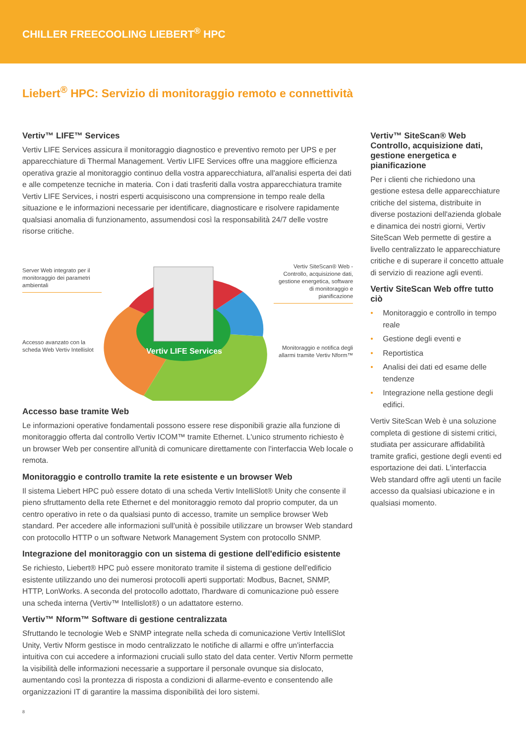CHILLER FREECOOLING LIEBERT<sup>®</sup> HPC
Liebert<sup>®</sup> HPC: Servizio di monitoraggio remoto e connettività
Vertiv™ LIFE™ Services
Vertiv LIFE Services assicura il monitoraggio diagnostico e preventivo remoto per UPS e per apparecchiature di Thermal Management. Vertiv LIFE Services offre una maggiore efficienza operativa grazie al monitoraggio continuo della vostra apparecchiatura, all'analisi esperta dei dati e alle competenze tecniche in materia. Con i dati trasferiti dalla vostra apparecchiatura tramite Vertiv LIFE Services, i nostri esperti acquisiscono una comprensione in tempo reale della situazione e le informazioni necessarie per identificare, diagnosticare e risolvere rapidamente qualsiasi anomalia di funzionamento, assumendosi così la responsabilità 24/7 delle vostre risorse critiche.
Vertiv LIFE Services
Server Web integrato per il monitoraggio dei parametri ambientali
Vertiv SiteScan® Web - Controllo, acquisizione dati, gestione energetica, software di monitoraggio e pianificazione
Accesso avanzato con la scheda Web Vertiv Intellislot
Monitoraggio e notifica degli allarmi tramite Vertiv Nform™
Accesso base tramite Web
Le informazioni operative fondamentali possono essere rese disponibili grazie alla funzione di monitoraggio offerta dal controllo Vertiv ICOM™ tramite Ethernet. L'unico strumento richiesto è un browser Web per consentire all'unità di comunicare direttamente con l'interfaccia Web locale o remota.
Monitoraggio e controllo tramite la rete esistente e un browser Web
Il sistema Liebert HPC può essere dotato di una scheda Vertiv IntelliSlot® Unity che consente il pieno sfruttamento della rete Ethernet e del monitoraggio remoto dal proprio computer, da un centro operativo in rete o da qualsiasi punto di accesso, tramite un semplice browser Web standard. Per accedere alle informazioni sull'unità è possibile utilizzare un browser Web standard con protocollo HTTP o un software Network Management System con protocollo SNMP.
Integrazione del monitoraggio con un sistema di gestione dell'edificio esistente
Se richiesto, Liebert® HPC può essere monitorato tramite il sistema di gestione dell'edificio esistente utilizzando uno dei numerosi protocolli aperti supportati: Modbus, Bacnet, SNMP, HTTP, LonWorks. A seconda del protocollo adottato, l'hardware di comunicazione può essere una scheda interna (Vertiv™ Intellislot®) o un adattatore esterno.
Vertiv™ Nform™ Software di gestione centralizzata
Sfruttando le tecnologie Web e SNMP integrate nella scheda di comunicazione Vertiv IntelliSlot Unity, Vertiv Nform gestisce in modo centralizzato le notifiche di allarmi e offre un'interfaccia intuitiva con cui accedere a informazioni cruciali sullo stato del data center. Vertiv Nform permette la visibilità delle informazioni necessarie a supportare il personale ovunque sia dislocato, aumentando così la prontezza di risposta a condizioni di allarme-evento e consentendo alle organizzazioni IT di garantire la massima disponibilità dei loro sistemi.
Vertiv™ SiteScan® Web Controllo, acquisizione dati, gestione energetica e pianificazione
Per i clienti che richiedono una gestione estesa delle apparecchiature critiche del sistema, distribuite in diverse postazioni dell'azienda globale e dinamica dei nostri giorni, Vertiv SiteScan Web permette di gestire a livello centralizzato le apparecchiature critiche e di superare il concetto attuale di servizio di reazione agli eventi.
Vertiv SiteScan Web offre tutto ciò
• Monitoraggio e controllo in tempo reale
• Gestione degli eventi e
• Reportistica
• Analisi dei dati ed esame delle tendenze
• Integrazione nella gestione degli edifici.
Vertiv SiteScan Web è una soluzione completa di gestione di sistemi critici, studiata per assicurare affidabilità tramite grafici, gestione degli eventi ed esportazione dei dati. L'interfaccia Web standard offre agli utenti un facile accesso da qualsiasi ubicazione e in qualsiasi momento.
8